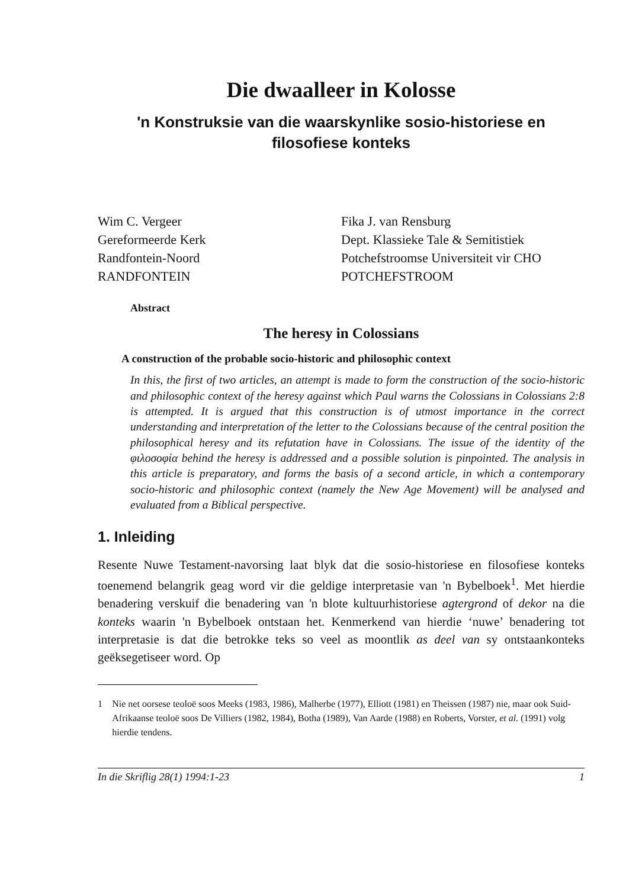Die dwaalleer in Kolosse
'n Konstruksie van die waarskynlike sosio-historiese en filosofiese konteks
Wim C. Vergeer
Gereformeerde Kerk
Randfontein-Noord
RANDFONTEIN
Fika J. van Rensburg
Dept. Klassieke Tale & Semitistiek
Potchefstroomse Universiteit vir CHO
POTCHEFSTROOM
Abstract
The heresy in Colossians
A construction of the probable socio-historic and philosophic context
In this, the first of two articles, an attempt is made to form the construction of the socio-historic and philosophic context of the heresy against which Paul warns the Colossians in Colossians 2:8 is attempted. It is argued that this construction is of utmost importance in the correct understanding and interpretation of the letter to the Colossians because of the central position the philosophical heresy and its refutation have in Colossians. The issue of the identity of the φιλοσοφία behind the heresy is addressed and a possible solution is pinpointed. The analysis in this article is preparatory, and forms the basis of a second article, in which a contemporary socio-historic and philosophic context (namely the New Age Movement) will be analysed and evaluated from a Biblical perspective.
1. Inleiding
Resente Nuwe Testament-navorsing laat blyk dat die sosio-historiese en filosofiese konteks toenemend belangrik geag word vir die geldige interpretasie van 'n Bybelboek<sup>1</sup>. Met hierdie benadering verskuif die benadering van 'n blote kultuurhistoriese agtergrond of dekor na die konteks waarin 'n Bybelboek ontstaan het. Kenmerkend van hierdie ‘nuwe’ benadering tot interpretasie is dat die betrokke teks so veel as moontlik as deel van sy ontstaankonteks geëksegetiseer word. Op
1 Nie net oorsese teoloë soos Meeks (1983, 1986), Malherbe (1977), Elliott (1981) en Theissen (1987) nie, maar ook Suid-Afrikaanse teoloë soos De Villiers (1982, 1984), Botha (1989), Van Aarde (1988) en Roberts, Vorster, et al. (1991) volg hierdie tendens.
In die Skriflig 28(1) 1994:1-23 1